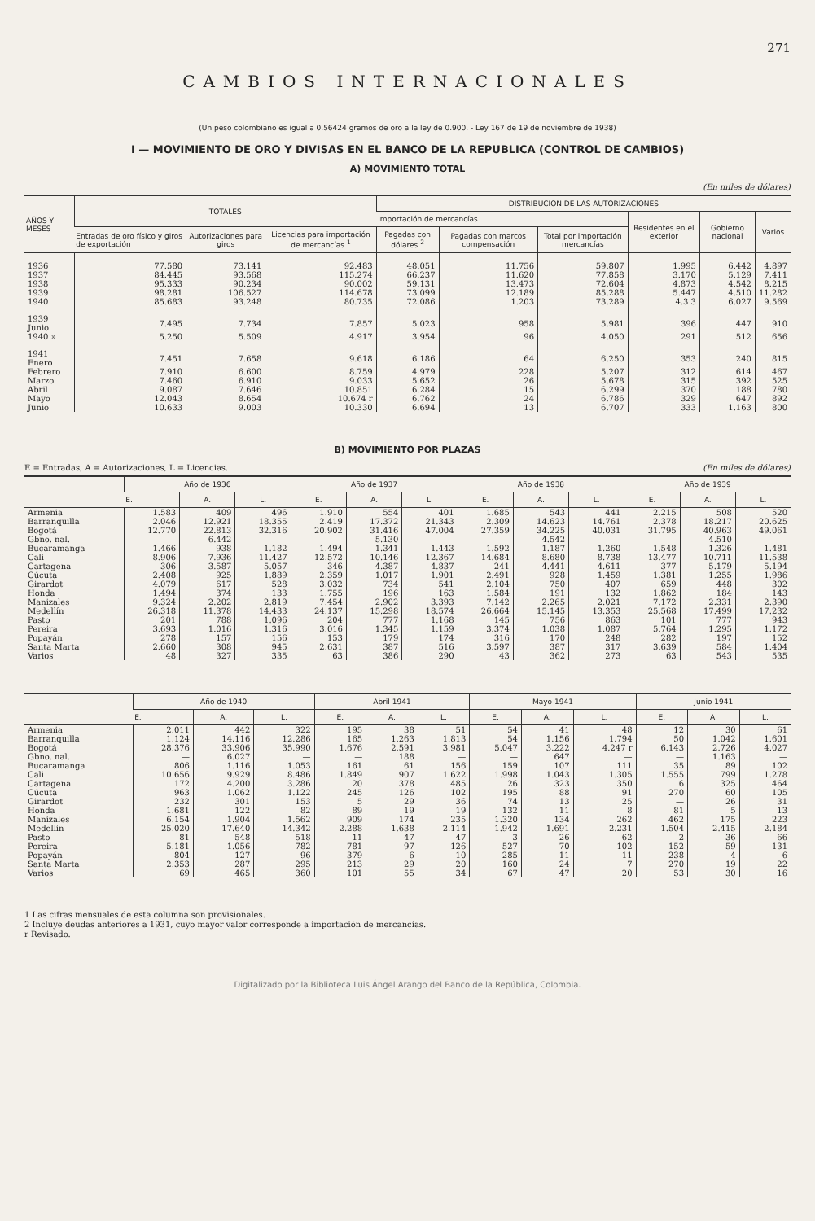271
CAMBIOS INTERNACIONALES
(Un peso colombiano es igual a 0.56424 gramos de oro a la ley de 0.900. - Ley 167 de 19 de noviembre de 1938)
I — MOVIMIENTO DE ORO Y DIVISAS EN EL BANCO DE LA REPUBLICA (CONTROL DE CAMBIOS)
A) MOVIMIENTO TOTAL
(En miles de dólares)
| AÑOS Y MESES | TOTALES | | | DISTRIBUCION DE LAS AUTORIZACIONES | | | | | |
| --- | --- | --- | --- | --- | --- | --- | --- | --- | --- |
| | | | | Importación de mercancías | | | Residentes en el exterior | Gobierno nacional | Varios |
| | Entradas de oro físico y giros de exportación | Autorizaciones para giros | Licencias para importación de mercancías <sup>1</sup> | Pagadas con dólares <sup>2</sup> | Pagadas con marcos compensación | Total por importación mercancías | | | |
| 1936 | 77.580 | 73.141 | 92.483 | 48.051 | 11.756 | 59.807 | 1.995 | 6.442 | 4.897 |
| 1937 | 84.445 | 93.568 | 115.274 | 66.237 | 11.620 | 77.858 | 3.170 | 5.129 | 7.411 |
| 1938 | 95.333 | 90.234 | 90.002 | 59.131 | 13.473 | 72.604 | 4.873 | 4.542 | 8.215 |
| 1939 | 98.281 | 106.527 | 114.678 | 73.099 | 12.189 | 85.288 | 5.447 | 4.510 | 11.282 |
| 1940 | 85.683 | 93.248 | 80.735 | 72.086 | 1.203 | 73.289 | 4.3 3 | 6.027 | 9.569 |
| 1939 Junio | 7.495 | 7.734 | 7.857 | 5.023 | 958 | 5.981 | 396 | 447 | 910 |
| 1940 » | 5.250 | 5.509 | 4.917 | 3.954 | 96 | 4.050 | 291 | 512 | 656 |
| 1941 Enero | 7.451 | 7.658 | 9.618 | 6.186 | 64 | 6.250 | 353 | 240 | 815 |
| Febrero | 7.910 | 6.600 | 8.759 | 4.979 | 228 | 5.207 | 312 | 614 | 467 |
| Marzo | 7.460 | 6.910 | 9.033 | 5.652 | 26 | 5.678 | 315 | 392 | 525 |
| Abril | 9.087 | 7.646 | 10.851 | 6.284 | 15 | 6.299 | 370 | 188 | 780 |
| Mayo | 12.043 | 8.654 | 10.674 r | 6.762 | 24 | 6.786 | 329 | 647 | 892 |
| Junio | 10.633 | 9.003 | 10.330 | 6.694 | 13 | 6.707 | 333 | 1.163 | 800 |
B) MOVIMIENTO POR PLAZAS
E = Entradas, A = Autorizaciones, L = Licencias. (En miles de dólares)
| | Año de 1936 | | | Año de 1937 | | | Año de 1938 | | | Año de 1939 | | |
| --- | --- | --- | --- | --- | --- | --- | --- | --- | --- | --- | --- | --- |
| | E. | A. | L. | E. | A. | L. | E. | A. | L. | E. | A. | L. |
| Armenia | 1.583 | 409 | 496 | 1.910 | 554 | 401 | 1.685 | 543 | 441 | 2.215 | 508 | 520 |
| Barranquilla | 2.046 | 12.921 | 18.355 | 2.419 | 17.372 | 21.343 | 2.309 | 14.623 | 14.761 | 2.378 | 18.217 | 20.625 |
| Bogotá | 12.770 | 22.813 | 32.316 | 20.902 | 31.416 | 47.004 | 27.359 | 34.225 | 40.031 | 31.795 | 40.963 | 49.061 |
| Gbno. nal. | — | 6.442 | — | — | 5.130 | — | — | 4.542 | — | — | 4.510 | — |
| Bucaramanga | 1.466 | 938 | 1.182 | 1.494 | 1.341 | 1.443 | 1.592 | 1.187 | 1.260 | 1.548 | 1.326 | 1.481 |
| Cali | 8.906 | 7.936 | 11.427 | 12.572 | 10.146 | 12.367 | 14.684 | 8.680 | 8.738 | 13.477 | 10.711 | 11.538 |
| Cartagena | 306 | 3.587 | 5.057 | 346 | 4.387 | 4.837 | 241 | 4.441 | 4.611 | 377 | 5.179 | 5.194 |
| Cúcuta | 2.408 | 925 | 1.889 | 2.359 | 1.017 | 1.901 | 2.491 | 928 | 1.459 | 1.381 | 1.255 | 1.986 |
| Girardot | 4.079 | 617 | 528 | 3.032 | 734 | 541 | 2.104 | 750 | 407 | 659 | 448 | 302 |
| Honda | 1.494 | 374 | 133 | 1.755 | 196 | 163 | 1.584 | 191 | 132 | 1.862 | 184 | 143 |
| Manizales | 9.324 | 2.202 | 2.819 | 7.454 | 2.902 | 3.393 | 7.142 | 2.265 | 2.021 | 7.172 | 2.331 | 2.390 |
| Medellín | 26.318 | 11.378 | 14.433 | 24.137 | 15.298 | 18.574 | 26.664 | 15.145 | 13.353 | 25.568 | 17.499 | 17.232 |
| Pasto | 201 | 788 | 1.096 | 204 | 777 | 1.168 | 145 | 756 | 863 | 101 | 777 | 943 |
| Pereira | 3.693 | 1.016 | 1.316 | 3.016 | 1.345 | 1.159 | 3.374 | 1.038 | 1.087 | 5.764 | 1.295 | 1.172 |
| Popayán | 278 | 157 | 156 | 153 | 179 | 174 | 316 | 170 | 248 | 282 | 197 | 152 |
| Santa Marta | 2.660 | 308 | 945 | 2.631 | 387 | 516 | 3.597 | 387 | 317 | 3.639 | 584 | 1.404 |
| Varios | 48 | 327 | 335 | 63 | 386 | 290 | 43 | 362 | 273 | 63 | 543 | 535 |
| | Año de 1940 | | | Abril 1941 | | | Mayo 1941 | | | Junio 1941 | | |
| --- | --- | --- | --- | --- | --- | --- | --- | --- | --- | --- | --- | --- |
| | E. | A. | L. | E. | A. | L. | E. | A. | L. | E. | A. | L. |
| Armenia | 2.011 | 442 | 322 | 195 | 38 | 51 | 54 | 41 | 48 | 12 | 30 | 61 |
| Barranquilla | 1.124 | 14.116 | 12.286 | 165 | 1.263 | 1.813 | 54 | 1.156 | 1.794 | 50 | 1.042 | 1.601 |
| Bogotá | 28.376 | 33.906 | 35.990 | 1.676 | 2.591 | 3.981 | 5.047 | 3.222 | 4.247 r | 6.143 | 2.726 | 4.027 |
| Gbno. nal. | — | 6.027 | — | — | 188 | — | — | 647 | — | — | 1.163 | — |
| Bucaramanga | 806 | 1.116 | 1.053 | 161 | 61 | 156 | 159 | 107 | 111 | 35 | 89 | 102 |
| Cali | 10.656 | 9.929 | 8.486 | 1.849 | 907 | 1.622 | 1.998 | 1.043 | 1.305 | 1.555 | 799 | 1.278 |
| Cartagena | 172 | 4.200 | 3.286 | 20 | 378 | 485 | 26 | 323 | 350 | 6 | 325 | 464 |
| Cúcuta | 963 | 1.062 | 1.122 | 245 | 126 | 102 | 195 | 88 | 91 | 270 | 60 | 105 |
| Girardot | 232 | 301 | 153 | 5 | 29 | 36 | 74 | 13 | 25 | — | 26 | 31 |
| Honda | 1.681 | 122 | 82 | 89 | 19 | 19 | 132 | 11 | 8 | 81 | 5 | 13 |
| Manizales | 6.154 | 1.904 | 1.562 | 909 | 174 | 235 | 1.320 | 134 | 262 | 462 | 175 | 223 |
| Medellín | 25.020 | 17.640 | 14.342 | 2.288 | 1.638 | 2.114 | 1.942 | 1.691 | 2.231 | 1.504 | 2.415 | 2.184 |
| Pasto | 81 | 548 | 518 | 11 | 47 | 47 | 3 | 26 | 62 | 2 | 36 | 66 |
| Pereira | 5.181 | 1.056 | 782 | 781 | 97 | 126 | 527 | 70 | 102 | 152 | 59 | 131 |
| Popayán | 804 | 127 | 96 | 379 | 6 | 10 | 285 | 11 | 11 | 238 | 4 | 6 |
| Santa Marta | 2.353 | 287 | 295 | 213 | 29 | 20 | 160 | 24 | 7 | 270 | 19 | 22 |
| Varios | 69 | 465 | 360 | 101 | 55 | 34 | 67 | 47 | 20 | 53 | 30 | 16 |
1 Las cifras mensuales de esta columna son provisionales.
2 Incluye deudas anteriores a 1931, cuyo mayor valor corresponde a importación de mercancías.
r Revisado.
Digitalizado por la Biblioteca Luis Ángel Arango del Banco de la República, Colombia.